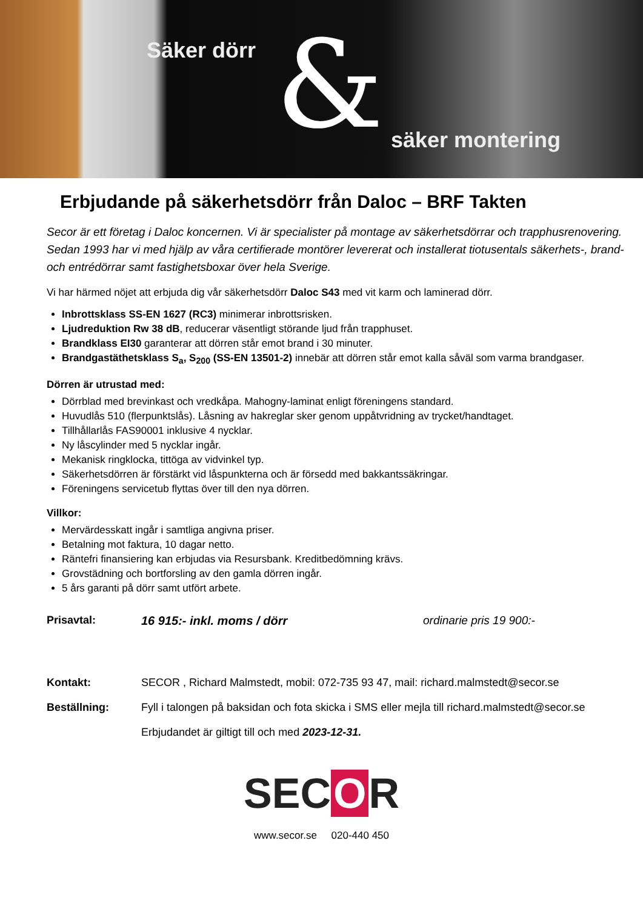Säker dörr & säker montering
Erbjudande på säkerhetsdörr från Daloc – BRF Takten
Secor är ett företag i Daloc koncernen. Vi är specialister på montage av säkerhetsdörrar och trapphusrenovering. Sedan 1993 har vi med hjälp av våra certifierade montörer levererat och installerat tiotusentals säkerhets-, brand- och entrédörrar samt fastighetsboxar över hela Sverige.
Vi har härmed nöjet att erbjuda dig vår säkerhetsdörr Daloc S43 med vit karm och laminerad dörr.
Inbrottsklass SS-EN 1627 (RC3) minimerar inbrottsrisken.
Ljudreduktion Rw 38 dB, reducerar väsentligt störande ljud från trapphuset.
Brandklass EI30 garanterar att dörren står emot brand i 30 minuter.
Brandgastäthetsklass S<sub>a</sub>, S<sub>200</sub> (SS-EN 13501-2) innebär att dörren står emot kalla såväl som varma brandgaser.
Dörren är utrustad med:
Dörrblad med brevinkast och vredkåpa. Mahogny-laminat enligt föreningens standard.
Huvudlås 510 (flerpunktslås). Låsning av hakreglar sker genom uppåtvridning av trycket/handtaget.
Tillhållarlås FAS90001 inklusive 4 nycklar.
Ny låscylinder med 5 nycklar ingår.
Mekanisk ringklocka, tittöga av vidvinkel typ.
Säkerhetsdörren är förstärkt vid låspunkterna och är försedd med bakkantssäkringar.
Föreningens servicetub flyttas över till den nya dörren.
Villkor:
Mervärdesskatt ingår i samtliga angivna priser.
Betalning mot faktura, 10 dagar netto.
Räntefri finansiering kan erbjudas via Resursbank. Kreditbedömning krävs.
Grovstädning och bortforsling av den gamla dörren ingår.
5 års garanti på dörr samt utfört arbete.
Prisavtal: 16 915:- inkl. moms / dörr ordinarie pris 19 900:-
Kontakt: SECOR , Richard Malmstedt, mobil: 072-735 93 47, mail: richard.malmstedt@secor.se
Beställning: Fyll i talongen på baksidan och fota skicka i SMS eller mejla till richard.malmstedt@secor.se
Erbjudandet är giltigt till och med 2023-12-31.
SEC O R
www.secor.se 020-440 450